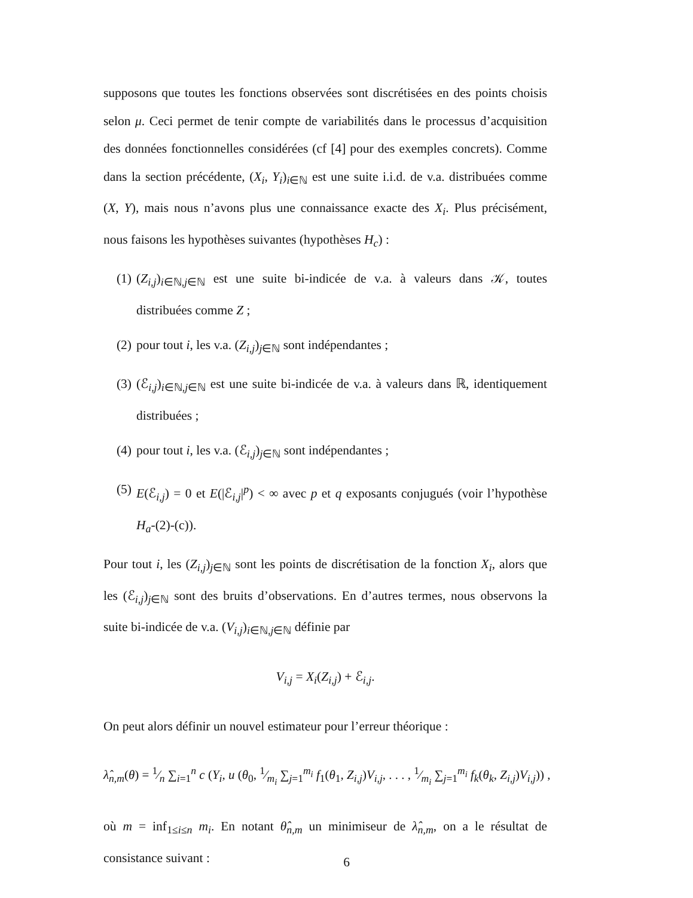supposons que toutes les fonctions observées sont discrétisées en des points choisis selon μ. Ceci permet de tenir compte de variabilités dans le processus d’acquisition des données fonctionnelles considérées (cf [4] pour des exemples concrets). Comme dans la section précédente, (X<sub>i</sub>, Y<sub>i</sub>)<sub>i∈ℕ</sub> est une suite i.i.d. de v.a. distribuées comme (X, Y), mais nous n’avons plus une connaissance exacte des X<sub>i</sub>. Plus précisément, nous faisons les hypothèses suivantes (hypothèses H<sub>c</sub>) :
(1) (Z<sub>i,j</sub>)<sub>i∈ℕ,j∈ℕ</sub> est une suite bi-indicée de v.a. à valeurs dans 𝒦, toutes distribuées comme Z ;
(2) pour tout i, les v.a. (Z<sub>i,j</sub>)<sub>j∈ℕ</sub> sont indépendantes ;
(3) (ℰ<sub>i,j</sub>)<sub>i∈ℕ,j∈ℕ</sub> est une suite bi-indicée de v.a. à valeurs dans ℝ, identiquement distribuées ;
(4) pour tout i, les v.a. (ℰ<sub>i,j</sub>)<sub>j∈ℕ</sub> sont indépendantes ;
(5) E(ℰ<sub>i,j</sub>) = 0 et E(|ℰ<sub>i,j</sub>|<sup>p</sup>) < ∞ avec p et q exposants conjugués (voir l’hypothèse H<sub>a</sub>-(2)-(c)).
Pour tout i, les (Z<sub>i,j</sub>)<sub>j∈ℕ</sub> sont les points de discrétisation de la fonction X<sub>i</sub>, alors que les (ℰ<sub>i,j</sub>)<sub>j∈ℕ</sub> sont des bruits d’observations. En d’autres termes, nous observons la suite bi-indicée de v.a. (V<sub>i,j</sub>)<sub>i∈ℕ,j∈ℕ</sub> définie par
V<sub>i,j</sub> = X<sub>i</sub>(Z<sub>i,j</sub>) + ℰ<sub>i,j</sub>.
On peut alors définir un nouvel estimateur pour l’erreur théorique :
λ̂<sub>n,m</sub>(θ) = 1⁄n ∑<sub>i=1</sub><sup>n</sup> c (Y<sub>i</sub>, u (θ<sub>0</sub>, 1⁄m<sub>i</sub> ∑<sub>j=1</sub><sup>m<sub>i</sub></sup> f<sub>1</sub>(θ<sub>1</sub>, Z<sub>i,j</sub>)V<sub>i,j</sub>, . . . , 1⁄m<sub>i</sub> ∑<sub>j=1</sub><sup>m<sub>i</sub></sup> f<sub>k</sub>(θ<sub>k</sub>, Z<sub>i,j</sub>)V<sub>i,j</sub>)) ,
où m = inf<sub>1≤i≤n</sub> m<sub>i</sub>. En notant θ̂<sub>n,m</sub> un minimiseur de λ̂<sub>n,m</sub>, on a le résultat de consistance suivant :
6